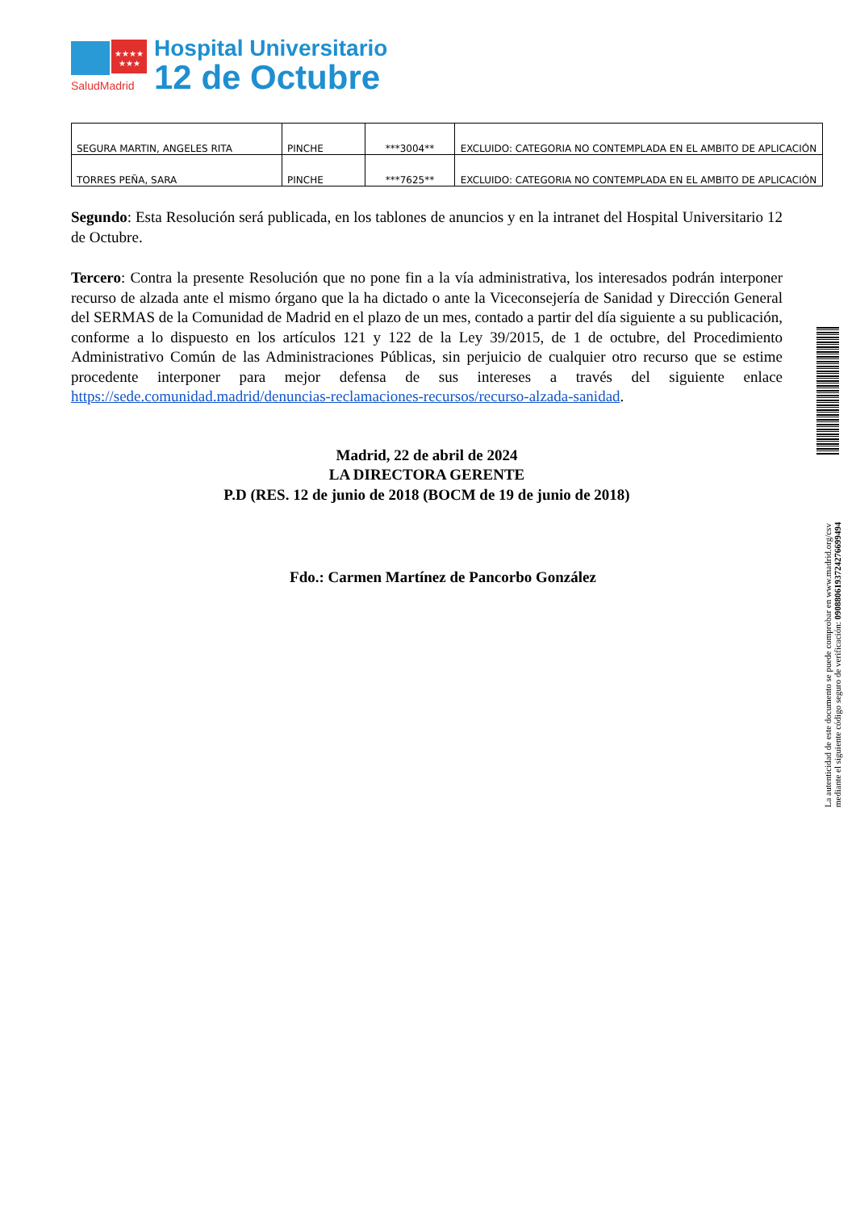★★★★
★★★
SaludMadrid
Hospital Universitario
12 de Octubre
| SEGURA MARTIN, ANGELES RITA | PINCHE | ***3004** | EXCLUIDO: CATEGORIA NO CONTEMPLADA EN EL AMBITO DE APLICACIÓN |
| TORRES PEÑA, SARA | PINCHE | ***7625** | EXCLUIDO: CATEGORIA NO CONTEMPLADA EN EL AMBITO DE APLICACIÓN |
Segundo: Esta Resolución será publicada, en los tablones de anuncios y en la intranet del Hospital Universitario 12 de Octubre.
Tercero: Contra la presente Resolución que no pone fin a la vía administrativa, los interesados podrán interponer recurso de alzada ante el mismo órgano que la ha dictado o ante la Viceconsejería de Sanidad y Dirección General del SERMAS de la Comunidad de Madrid en el plazo de un mes, contado a partir del día siguiente a su publicación, conforme a lo dispuesto en los artículos 121 y 122 de la Ley 39/2015, de 1 de octubre, del Procedimiento Administrativo Común de las Administraciones Públicas, sin perjuicio de cualquier otro recurso que se estime procedente interponer para mejor defensa de sus intereses a través del siguiente enlace https://sede.comunidad.madrid/denuncias-reclamaciones-recursos/recurso-alzada-sanidad.
Madrid, 22 de abril de 2024
LA DIRECTORA GERENTE
P.D (RES. 12 de junio de 2018 (BOCM de 19 de junio de 2018)
Fdo.: Carmen Martínez de Pancorbo González
La autenticidad de este documento se puede comprobar en www.madrid.org/csv
mediante el siguiente código seguro de verificación: 0908806193724276699494